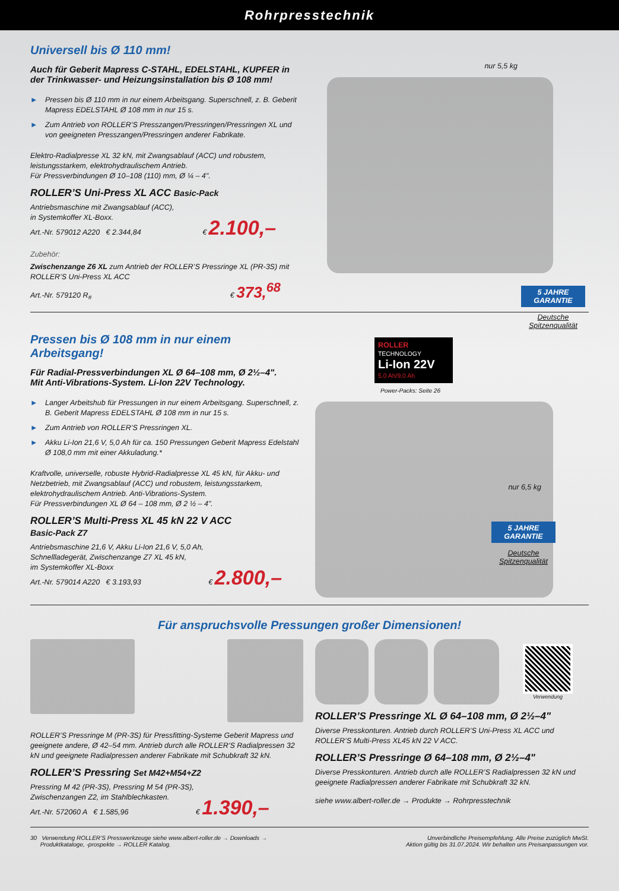Rohrpresstechnik
Universell bis Ø 110 mm!
Auch für Geberit Mapress C-STAHL, EDELSTAHL, KUPFER in der Trinkwasser- und Heizungsinstallation bis Ø 108 mm!
► Pressen bis Ø 110 mm in nur einem Arbeitsgang. Superschnell, z. B. Geberit Mapress EDELSTAHL Ø 108 mm in nur 15 s.
► Zum Antrieb von ROLLER’S Presszangen/Pressringen/Pressringen XL und von geeigneten Presszangen/Pressringen anderer Fabrikate.
Elektro-Radialpresse XL 32 kN, mit Zwangsablauf (ACC) und robustem, leistungsstarkem, elektrohydraulischem Antrieb.
Für Pressverbindungen Ø 10–108 (110) mm, Ø ¼ – 4".
ROLLER’S Uni-Press XL ACC Basic-Pack
Antriebsmaschine mit Zwangsablauf (ACC),
in Systemkoffer XL-Boxx.
Art.-Nr. 579012 A220 € 2.344,84 € 2.100,–
Zubehör:
Zwischenzange Z6 XL zum Antrieb der ROLLER’S Pressringe XL (PR-3S) mit ROLLER’S Uni-Press XL ACC
Art.-Nr. 579120 R<sub>#</sub> € 373,<sup>68</sup>
nur 5,5 kg
5 JAHRE GARANTIE
Deutsche
Spitzenqualität
Pressen bis Ø 108 mm in nur einem Arbeitsgang!
Für Radial-Pressverbindungen XL Ø 64–108 mm, Ø 2½–4".
Mit Anti-Vibrations-System. Li-Ion 22V Technology.
► Langer Arbeitshub für Pressungen in nur einem Arbeitsgang. Superschnell, z. B. Geberit Mapress EDELSTAHL Ø 108 mm in nur 15 s.
► Zum Antrieb von ROLLER’S Pressringen XL.
► Akku Li-Ion 21,6 V, 5,0 Ah für ca. 150 Pressungen Geberit Mapress Edelstahl Ø 108,0 mm mit einer Akkuladung.*
Kraftvolle, universelle, robuste Hybrid-Radialpresse XL 45 kN, für Akku- und Netzbetrieb, mit Zwangsablauf (ACC) und robustem, leistungsstarkem, elektrohydraulischem Antrieb. Anti-Vibrations-System.
Für Pressverbindungen XL Ø 64 – 108 mm, Ø 2 ½ – 4".
ROLLER’S Multi-Press XL 45 kN 22 V ACC
Basic-Pack Z7
Antriebsmaschine 21,6 V, Akku Li-Ion 21,6 V, 5,0 Ah,
Schnellladegerät, Zwischenzange Z7 XL 45 kN,
im Systemkoffer XL-Boxx
Art.-Nr. 579014 A220 € 3.193,93 € 2.800,–
ROLLER TECHNOLOGY
Li-Ion 22V
5,0 Ah/9,0 Ah
Power-Packs: Seite 26
nur 6,5 kg
5 JAHRE GARANTIE
Deutsche
Spitzenqualität
Für anspruchsvolle Pressungen großer Dimensionen!
ROLLER’S Pressringe M (PR-3S) für Pressfitting-Systeme Geberit Mapress und geeignete andere, Ø 42–54 mm. Antrieb durch alle ROLLER’S Radialpressen 32 kN und geeignete Radialpressen anderer Fabrikate mit Schubkraft 32 kN.
ROLLER’S Pressring Set M42+M54+Z2
Pressring M 42 (PR-3S), Pressring M 54 (PR-3S),
Zwischenzangen Z2, im Stahlblechkasten.
Art.-Nr. 572060 A € 1.585,96 € 1.390,–
Verwendung
ROLLER’S Pressringe XL Ø 64–108 mm, Ø 2½–4"
Diverse Presskonturen. Antrieb durch ROLLER’S Uni-Press XL ACC und ROLLER’S Multi-Press XL45 kN 22 V ACC.
ROLLER’S Pressringe Ø 64–108 mm, Ø 2½–4"
Diverse Presskonturen. Antrieb durch alle ROLLER’S Radialpressen 32 kN und geeignete Radialpressen anderer Fabrikate mit Schubkraft 32 kN.
siehe www.albert-roller.de → Produkte → Rohrpresstechnik
30 Verwendung ROLLER’S Presswerkzeuge siehe www.albert-roller.de → Downloads →
Produktkataloge, -prospekte → ROLLER Katalog.
Unverbindliche Preisempfehlung. Alle Preise zuzüglich MwSt.
Aktion gültig bis 31.07.2024. Wir behalten uns Preisanpassungen vor.